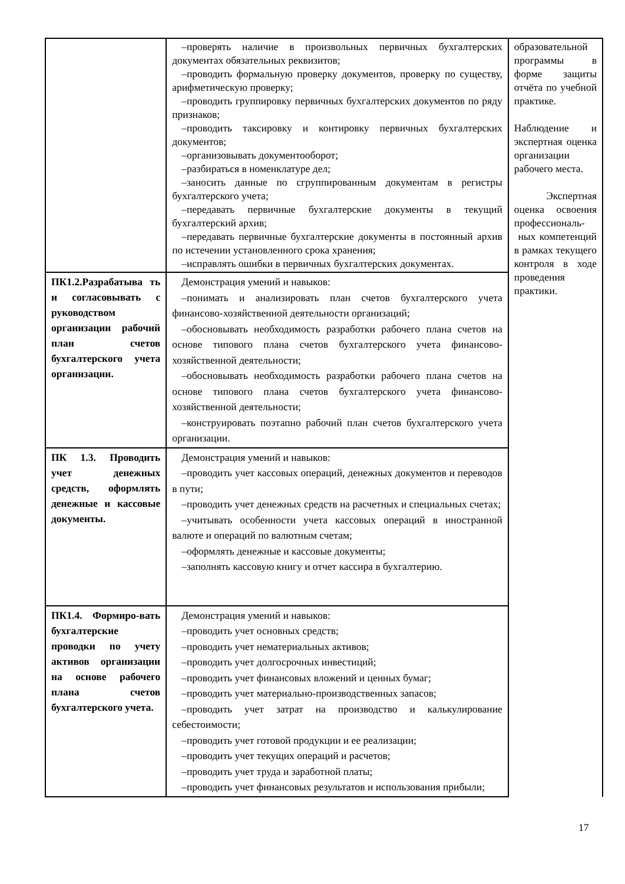| | –проверять наличие в произвольных первичных бухгалтерских документах обязательных реквизитов; –проводить формальную проверку документов, проверку по существу, арифметическую проверку; –проводить группировку первичных бухгалтерских документов по ряду признаков; –проводить таксировку и контировку первичных бухгалтерских документов; –организовывать документооборот; –разбираться в номенклатуре дел; –заносить данные по сгруппированным документам в регистры бухгалтерского учета; –передавать первичные бухгалтерские документы в текущий бухгалтерский архив; –передавать первичные бухгалтерские документы в постоянный архив по истечении установленного срока хранения; –исправлять ошибки в первичных бухгалтерских документах. | образовательной программы в форме защиты отчёта по учебной практике. Наблюдение и экспертная оценка организации рабочего места. Экспертная оценка освоения профессиональ- ных компетенций в рамках текущего контроля в ходе проведения практики. |
| ПК1.2.Разрабатыва ть и согласовывать с руководством организации рабочий план счетов бухгалтерского учета организации. | Демонстрация умений и навыков: –понимать и анализировать план счетов бухгалтерского учета финансово-хозяйственной деятельности организаций; –обосновывать необходимость разработки рабочего плана счетов на основе типового плана счетов бухгалтерского учета финансово-хозяйственной деятельности; –обосновывать необходимость разработки рабочего плана счетов на основе типового плана счетов бухгалтерского учета финансово-хозяйственной деятельности; –конструировать поэтапно рабочий план счетов бухгалтерского учета организации. | |
| ПК 1.3. Проводить учет денежных средств, оформлять денежные и кассовые документы. | Демонстрация умений и навыков: –проводить учет кассовых операций, денежных документов и переводов в пути; –проводить учет денежных средств на расчетных и специальных счетах; –учитывать особенности учета кассовых операций в иностранной валюте и операций по валютным счетам; –оформлять денежные и кассовые документы; –заполнять кассовую книгу и отчет кассира в бухгалтерию. | |
| ПК1.4. Формиро-вать бухгалтерские проводки по учету активов организации на основе рабочего плана счетов бухгалтерского учета. | Демонстрация умений и навыков: –проводить учет основных средств; –проводить учет нематериальных активов; –проводить учет долгосрочных инвестиций; –проводить учет финансовых вложений и ценных бумаг; –проводить учет материально-производственных запасов; –проводить учет затрат на производство и калькулирование себестоимости; –проводить учет готовой продукции и ее реализации; –проводить учет текущих операций и расчетов; –проводить учет труда и заработной платы; –проводить учет финансовых результатов и использования прибыли; | |
17